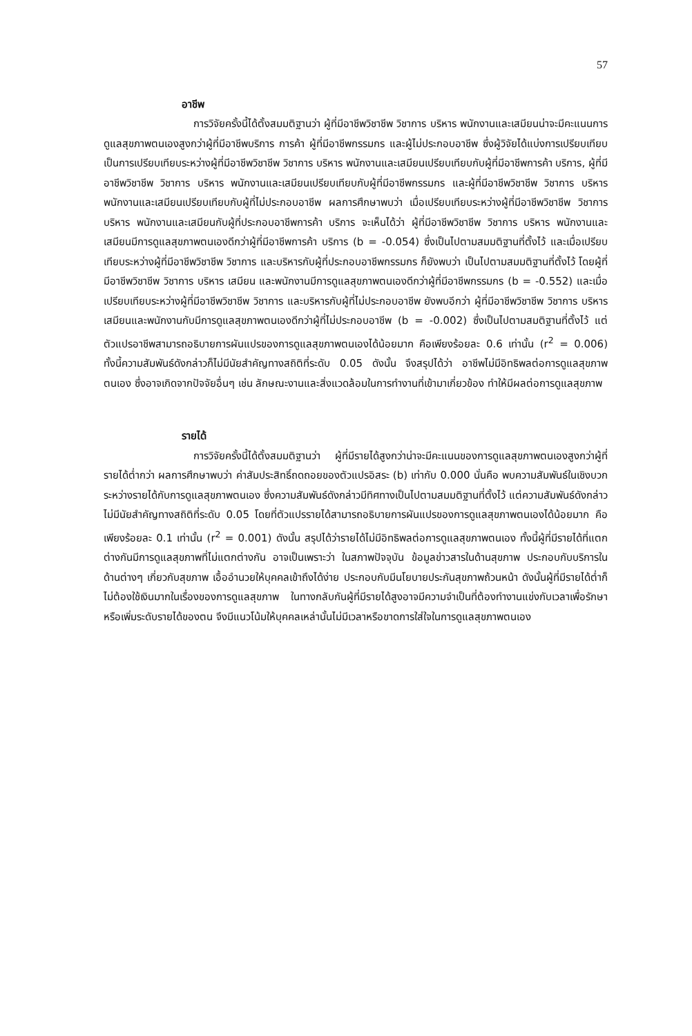57
อาชีพ
การวิจัยครั้งนี้ได้ตั้งสมมติฐานว่า ผู้ที่มีอาชีพวิชาชีพ วิชาการ บริหาร พนักงานและเสมียนน่าจะมีคะแนนการดูแลสุขภาพตนเองสูงกว่าผู้ที่มีอาชีพบริการ การค้า ผู้ที่มีอาชีพกรรมกร และผู้ไม่ประกอบอาชีพ ซึ่งผู้วิจัยได้แบ่งการเปรียบเทียบเป็นการเปรียบเทียบระหว่างผู้ที่มีอาชีพวิชาชีพ วิชาการ บริหาร พนักงานและเสมียนเปรียบเทียบกับผู้ที่มีอาชีพการค้า บริการ, ผู้ที่มีอาชีพวิชาชีพ วิชาการ บริหาร พนักงานและเสมียนเปรียบเทียบกับผู้ที่มีอาชีพกรรมกร และผู้ที่มีอาชีพวิชาชีพ วิชาการ บริหาร พนักงานและเสมียนเปรียบเทียบกับผู้ที่ไม่ประกอบอาชีพ ผลการศึกษาพบว่า เมื่อเปรียบเทียบระหว่างผู้ที่มีอาชีพวิชาชีพ วิชาการ บริหาร พนักงานและเสมียนกับผู้ที่ประกอบอาชีพการค้า บริการ จะเห็นได้ว่า ผู้ที่มีอาชีพวิชาชีพ วิชาการ บริหาร พนักงานและเสมียนมีการดูแลสุขภาพตนเองดีกว่าผู้ที่มีอาชีพการค้า บริการ (b = -0.054) ซึ่งเป็นไปตามสมมติฐานที่ตั้งไว้ และเมื่อเปรียบเทียบระหว่างผู้ที่มีอาชีพวิชาชีพ วิชาการ และบริหารกับผู้ที่ประกอบอาชีพกรรมกร ก็ยังพบว่า เป็นไปตามสมมติฐานที่ตั้งไว้ โดยผู้ที่มีอาชีพวิชาชีพ วิชาการ บริหาร เสมียน และพนักงานมีการดูแลสุขภาพตนเองดีกว่าผู้ที่มีอาชีพกรรมกร (b = -0.552) และเมื่อเปรียบเทียบระหว่างผู้ที่มีอาชีพวิชาชีพ วิชาการ และบริหารกับผู้ที่ไม่ประกอบอาชีพ ยังพบอีกว่า ผู้ที่มีอาชีพวิชาชีพ วิชาการ บริหาร เสมียนและพนักงานกับมีการดูแลสุขภาพตนเองดีกว่าผู้ที่ไม่ประกอบอาชีพ (b = -0.002) ซึ่งเป็นไปตามสมติฐานที่ตั้งไว้ แต่ตัวแปรอาชีพสามารถอธิบายการผันแปรของการดูแลสุขภาพตนเองได้น้อยมาก คือเพียงร้อยละ 0.6 เท่านั้น (r<sup>2</sup> = 0.006) ทั้งนี้ความสัมพันธ์ดังกล่าวก็ไม่มีนัยสำคัญทางสถิติที่ระดับ 0.05 ดังนั้น จึงสรุปได้ว่า อาชีพไม่มีอิทธิพลต่อการดูแลสุขภาพตนเอง ซึ่งอาจเกิดจากปัจจัยอื่นๆ เช่น ลักษณะงานและสิ่งแวดล้อมในการทำงานที่เข้ามาเกี่ยวข้อง ทำให้มีผลต่อการดูแลสุขภาพ
รายได้
การวิจัยครั้งนี้ได้ตั้งสมมติฐานว่า ผู้ที่มีรายได้สูงกว่าน่าจะมีคะแนนของการดูแลสุขภาพตนเองสูงกว่าผู้ที่รายได้ต่ำกว่า ผลการศึกษาพบว่า ค่าสัมประสิทธิ์ถดถอยของตัวแปรอิสระ (b) เท่ากับ 0.000 นั่นคือ พบความสัมพันธ์ในเชิงบวกระหว่างรายได้กับการดูแลสุขภาพตนเอง ซึ่งความสัมพันธ์ดังกล่าวมีทิศทางเป็นไปตามสมมติฐานที่ตั้งไว้ แต่ความสัมพันธ์ดังกล่าวไม่มีนัยสำคัญทางสถิติที่ระดับ 0.05 โดยที่ตัวแปรรายได้สามารถอธิบายการผันแปรของการดูแลสุขภาพตนเองได้น้อยมาก คือเพียงร้อยละ 0.1 เท่านั้น (r<sup>2</sup> = 0.001) ดังนั้น สรุปได้ว่ารายได้ไม่มีอิทธิพลต่อการดูแลสุขภาพตนเอง ทั้งนี้ผู้ที่มีรายได้ที่แตกต่างกันมีการดูแลสุขภาพที่ไม่แตกต่างกัน อาจเป็นเพราะว่า ในสภาพปัจจุบัน ข้อมูลข่าวสารในด้านสุขภาพ ประกอบกับบริการในด้านต่างๆ เกี่ยวกับสุขภาพ เอื้ออำนวยให้บุคคลเข้าถึงได้ง่าย ประกอบกับมีนโยบายประกันสุขภาพถ้วนหน้า ดังนั้นผู้ที่มีรายได้ต่ำก็ไม่ต้องใช้เงินมากในเรื่องของการดูแลสุขภาพ ในทางกลับกันผู้ที่มีรายได้สูงอาจมีความจำเป็นที่ต้องทำงานแข่งกับเวลาเพื่อรักษาหรือเพิ่มระดับรายได้ของตน จึงมีแนวโน้มให้บุคคลเหล่านั้นไม่มีเวลาหรือขาดการใส่ใจในการดูแลสุขภาพตนเอง